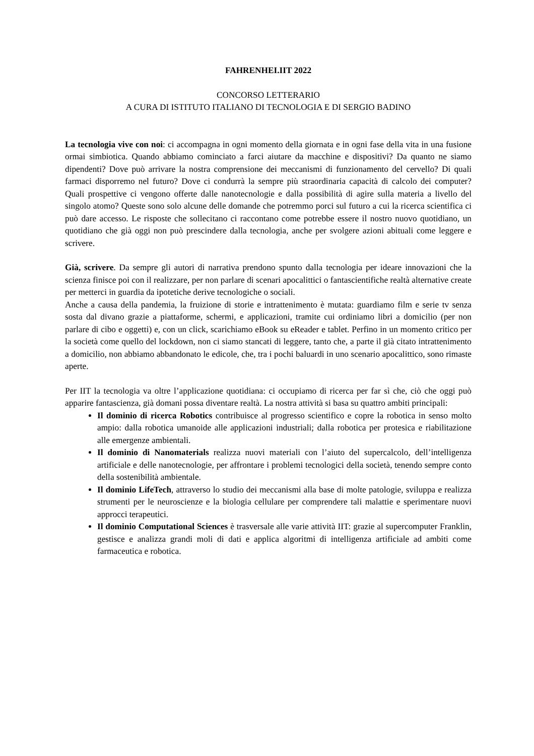FAHRENHEI.IIT 2022
CONCORSO LETTERARIO
A CURA DI ISTITUTO ITALIANO DI TECNOLOGIA E DI SERGIO BADINO
La tecnologia vive con noi: ci accompagna in ogni momento della giornata e in ogni fase della vita in una fusione ormai simbiotica. Quando abbiamo cominciato a farci aiutare da macchine e dispositivi? Da quanto ne siamo dipendenti? Dove può arrivare la nostra comprensione dei meccanismi di funzionamento del cervello? Di quali farmaci disporremo nel futuro? Dove ci condurrà la sempre più straordinaria capacità di calcolo dei computer? Quali prospettive ci vengono offerte dalle nanotecnologie e dalla possibilità di agire sulla materia a livello del singolo atomo? Queste sono solo alcune delle domande che potremmo porci sul futuro a cui la ricerca scientifica ci può dare accesso. Le risposte che sollecitano ci raccontano come potrebbe essere il nostro nuovo quotidiano, un quotidiano che già oggi non può prescindere dalla tecnologia, anche per svolgere azioni abituali come leggere e scrivere.
Già, scrivere. Da sempre gli autori di narrativa prendono spunto dalla tecnologia per ideare innovazioni che la scienza finisce poi con il realizzare, per non parlare di scenari apocalittici o fantascientifiche realtà alternative create per metterci in guardia da ipotetiche derive tecnologiche o sociali.
Anche a causa della pandemia, la fruizione di storie e intrattenimento è mutata: guardiamo film e serie tv senza sosta dal divano grazie a piattaforme, schermi, e applicazioni, tramite cui ordiniamo libri a domicilio (per non parlare di cibo e oggetti) e, con un click, scarichiamo eBook su eReader e tablet. Perfino in un momento critico per la società come quello del lockdown, non ci siamo stancati di leggere, tanto che, a parte il già citato intrattenimento a domicilio, non abbiamo abbandonato le edicole, che, tra i pochi baluardi in uno scenario apocalittico, sono rimaste aperte.
Per IIT la tecnologia va oltre l’applicazione quotidiana: ci occupiamo di ricerca per far sì che, ciò che oggi può apparire fantascienza, già domani possa diventare realtà. La nostra attività si basa su quattro ambiti principali:
Il dominio di ricerca Robotics contribuisce al progresso scientifico e copre la robotica in senso molto ampio: dalla robotica umanoide alle applicazioni industriali; dalla robotica per protesica e riabilitazione alle emergenze ambientali.
Il dominio di Nanomaterials realizza nuovi materiali con l’aiuto del supercalcolo, dell’intelligenza artificiale e delle nanotecnologie, per affrontare i problemi tecnologici della società, tenendo sempre conto della sostenibilità ambientale.
Il dominio LifeTech, attraverso lo studio dei meccanismi alla base di molte patologie, sviluppa e realizza strumenti per le neuroscienze e la biologia cellulare per comprendere tali malattie e sperimentare nuovi approcci terapeutici.
Il dominio Computational Sciences è trasversale alle varie attività IIT: grazie al supercomputer Franklin, gestisce e analizza grandi moli di dati e applica algoritmi di intelligenza artificiale ad ambiti come farmaceutica e robotica.